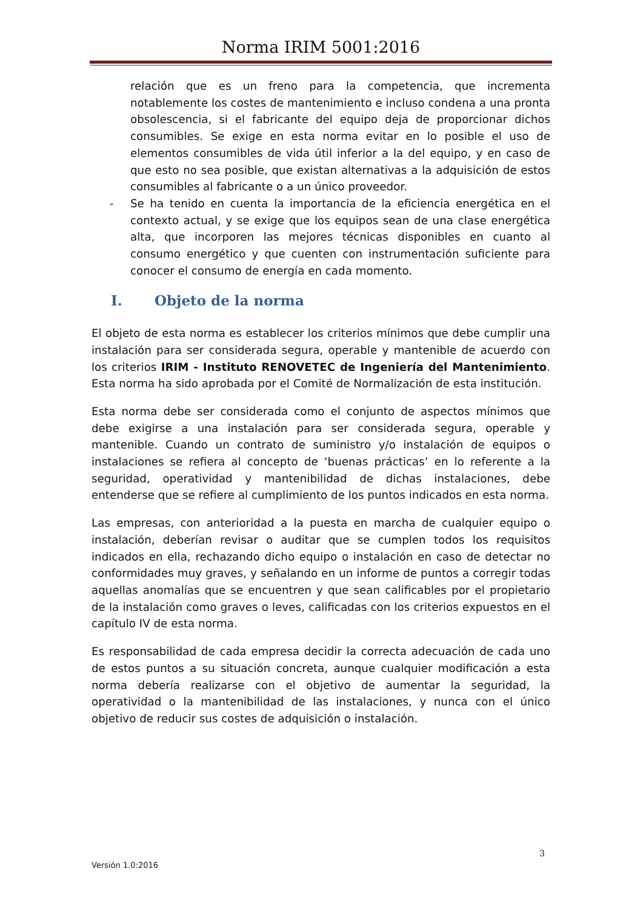Norma IRIM 5001:2016
relación que es un freno para la competencia, que incrementa notablemente los costes de mantenimiento e incluso condena a una pronta obsolescencia, si el fabricante del equipo deja de proporcionar dichos consumibles. Se exige en esta norma evitar en lo posible el uso de elementos consumibles de vida útil inferior a la del equipo, y en caso de que esto no sea posible, que existan alternativas a la adquisición de estos consumibles al fabricante o a un único proveedor.
- Se ha tenido en cuenta la importancia de la eficiencia energética en el contexto actual, y se exige que los equipos sean de una clase energética alta, que incorporen las mejores técnicas disponibles en cuanto al consumo energético y que cuenten con instrumentación suficiente para conocer el consumo de energía en cada momento.
I. Objeto de la norma
El objeto de esta norma es establecer los criterios mínimos que debe cumplir una instalación para ser considerada segura, operable y mantenible de acuerdo con los criterios IRIM - Instituto RENOVETEC de Ingeniería del Mantenimiento. Esta norma ha sido aprobada por el Comité de Normalización de esta institución.
Esta norma debe ser considerada como el conjunto de aspectos mínimos que debe exigirse a una instalación para ser considerada segura, operable y mantenible. Cuando un contrato de suministro y/o instalación de equipos o instalaciones se refiera al concepto de ‘buenas prácticas’ en lo referente a la seguridad, operatividad y mantenibilidad de dichas instalaciones, debe entenderse que se refiere al cumplimiento de los puntos indicados en esta norma.
Las empresas, con anterioridad a la puesta en marcha de cualquier equipo o instalación, deberían revisar o auditar que se cumplen todos los requisitos indicados en ella, rechazando dicho equipo o instalación en caso de detectar no conformidades muy graves, y señalando en un informe de puntos a corregir todas aquellas anomalías que se encuentren y que sean calificables por el propietario de la instalación como graves o leves, calificadas con los criterios expuestos en el capítulo IV de esta norma.
Es responsabilidad de cada empresa decidir la correcta adecuación de cada uno de estos puntos a su situación concreta, aunque cualquier modificación a esta norma debería realizarse con el objetivo de aumentar la seguridad, la operatividad o la mantenibilidad de las instalaciones, y nunca con el único objetivo de reducir sus costes de adquisición o instalación.
3
Versión 1.0:2016